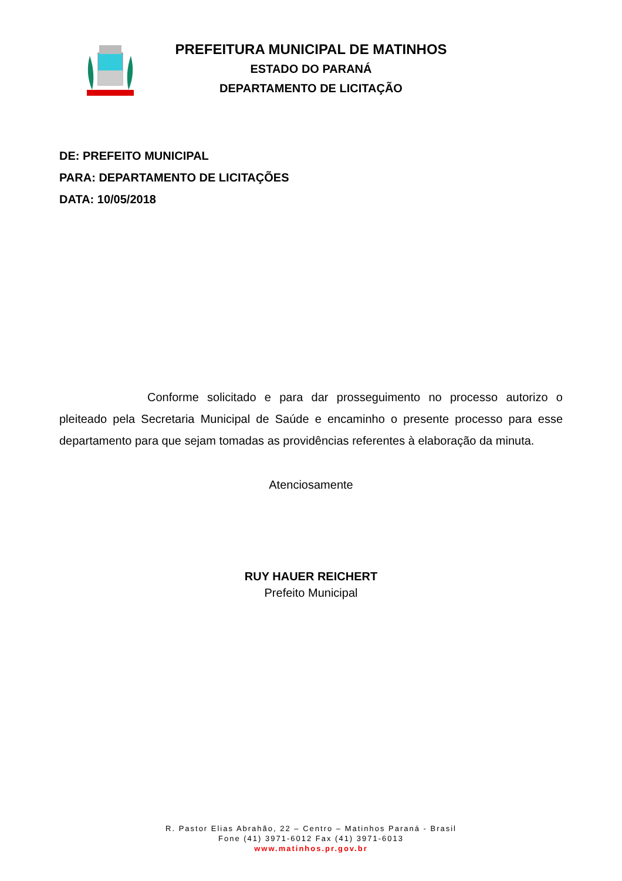PREFEITURA MUNICIPAL DE MATINHOS
ESTADO DO PARANÁ
DEPARTAMENTO DE LICITAÇÃO
DE: PREFEITO MUNICIPAL
PARA: DEPARTAMENTO DE LICITAÇÕES
DATA: 10/05/2018
Conforme solicitado e para dar prosseguimento no processo autorizo o pleiteado pela Secretaria Municipal de Saúde e encaminho o presente processo para esse departamento para que sejam tomadas as providências referentes à elaboração da minuta.
Atenciosamente
RUY HAUER REICHERT
Prefeito Municipal
R. Pastor Elias Abrahão, 22 – Centro – Matinhos Paraná - Brasil
Fone (41) 3971-6012 Fax (41) 3971-6013
www.matinhos.pr.gov.br